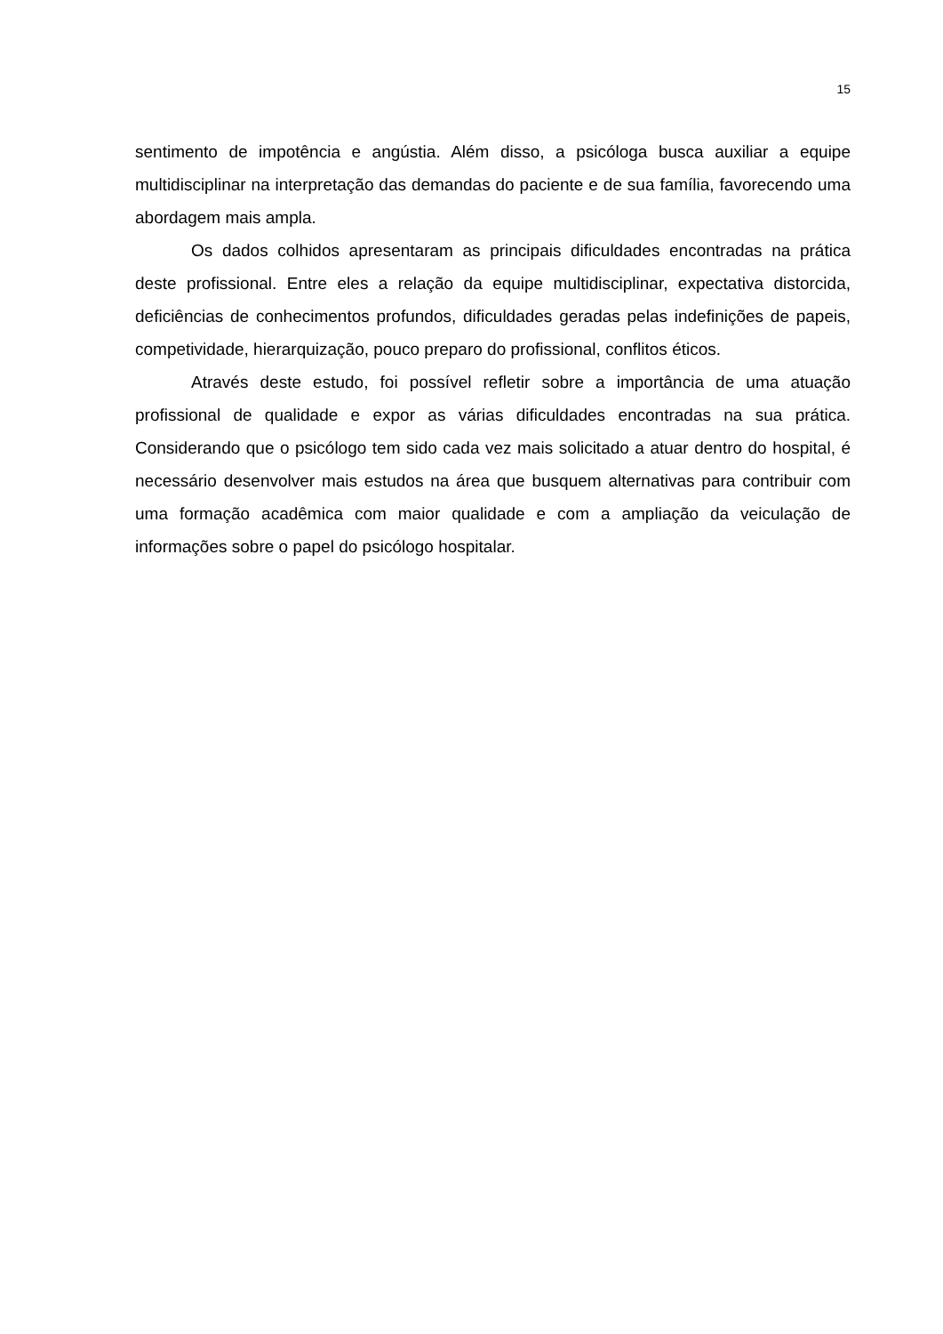15
sentimento de impotência e angústia. Além disso, a psicóloga busca auxiliar a equipe multidisciplinar na interpretação das demandas do paciente e de sua família, favorecendo uma abordagem mais ampla.
Os dados colhidos apresentaram as principais dificuldades encontradas na prática deste profissional. Entre eles a relação da equipe multidisciplinar, expectativa distorcida, deficiências de conhecimentos profundos, dificuldades geradas pelas indefinições de papeis, competividade, hierarquização, pouco preparo do profissional, conflitos éticos.
Através deste estudo, foi possível refletir sobre a importância de uma atuação profissional de qualidade e expor as várias dificuldades encontradas na sua prática. Considerando que o psicólogo tem sido cada vez mais solicitado a atuar dentro do hospital, é necessário desenvolver mais estudos na área que busquem alternativas para contribuir com uma formação acadêmica com maior qualidade e com a ampliação da veiculação de informações sobre o papel do psicólogo hospitalar.